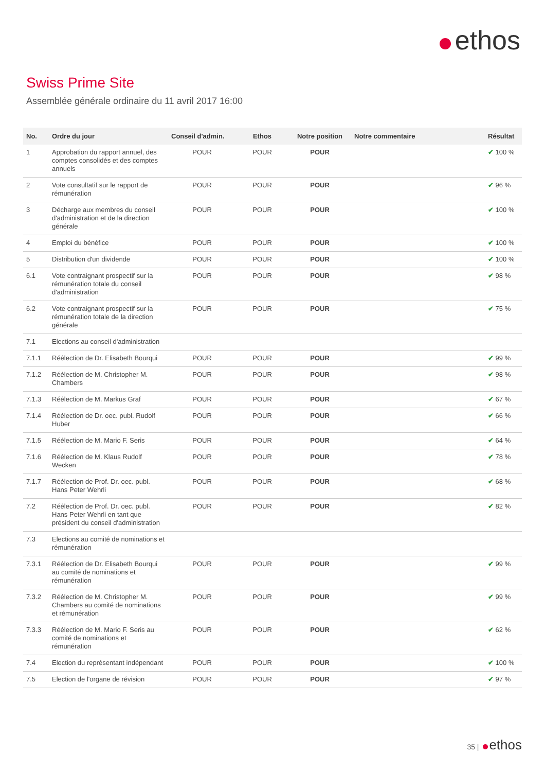ethos
Swiss Prime Site
Assemblée générale ordinaire du 11 avril 2017 16:00
| No. | Ordre du jour | Conseil d'admin. | Ethos | Notre position | Notre commentaire | Résultat |
| --- | --- | --- | --- | --- | --- | --- |
| 1 | Approbation du rapport annuel, des comptes consolidés et des comptes annuels | POUR | POUR | POUR | | ✔ 100 % |
| 2 | Vote consultatif sur le rapport de rémunération | POUR | POUR | POUR | | ✔ 96 % |
| 3 | Décharge aux membres du conseil d'administration et de la direction générale | POUR | POUR | POUR | | ✔ 100 % |
| 4 | Emploi du bénéfice | POUR | POUR | POUR | | ✔ 100 % |
| 5 | Distribution d'un dividende | POUR | POUR | POUR | | ✔ 100 % |
| 6.1 | Vote contraignant prospectif sur la rémunération totale du conseil d'administration | POUR | POUR | POUR | | ✔ 98 % |
| 6.2 | Vote contraignant prospectif sur la rémunération totale de la direction générale | POUR | POUR | POUR | | ✔ 75 % |
| 7.1 | Elections au conseil d'administration | | | | | |
| 7.1.1 | Réélection de Dr. Elisabeth Bourqui | POUR | POUR | POUR | | ✔ 99 % |
| 7.1.2 | Réélection de M. Christopher M. Chambers | POUR | POUR | POUR | | ✔ 98 % |
| 7.1.3 | Réélection de M. Markus Graf | POUR | POUR | POUR | | ✔ 67 % |
| 7.1.4 | Réélection de Dr. oec. publ. Rudolf Huber | POUR | POUR | POUR | | ✔ 66 % |
| 7.1.5 | Réélection de M. Mario F. Seris | POUR | POUR | POUR | | ✔ 64 % |
| 7.1.6 | Réélection de M. Klaus Rudolf Wecken | POUR | POUR | POUR | | ✔ 78 % |
| 7.1.7 | Réélection de Prof. Dr. oec. publ. Hans Peter Wehrli | POUR | POUR | POUR | | ✔ 68 % |
| 7.2 | Réélection de Prof. Dr. oec. publ. Hans Peter Wehrli en tant que président du conseil d'administration | POUR | POUR | POUR | | ✔ 82 % |
| 7.3 | Elections au comité de nominations et rémunération | | | | | |
| 7.3.1 | Réélection de Dr. Elisabeth Bourqui au comité de nominations et rémunération | POUR | POUR | POUR | | ✔ 99 % |
| 7.3.2 | Réélection de M. Christopher M. Chambers au comité de nominations et rémunération | POUR | POUR | POUR | | ✔ 99 % |
| 7.3.3 | Réélection de M. Mario F. Seris au comité de nominations et rémunération | POUR | POUR | POUR | | ✔ 62 % |
| 7.4 | Election du représentant indépendant | POUR | POUR | POUR | | ✔ 100 % |
| 7.5 | Election de l'organe de révision | POUR | POUR | POUR | | ✔ 97 % |
35 | ethos